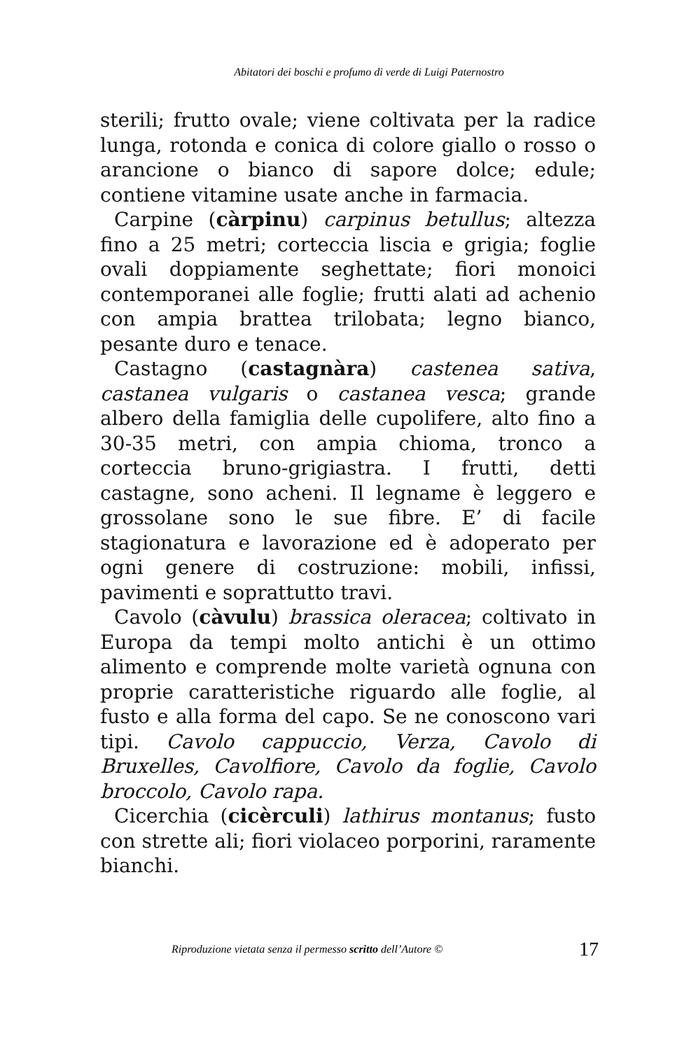Abitatori dei boschi e profumo di verde di Luigi Paternostro
sterili; frutto ovale; viene coltivata per la radice lunga, rotonda e conica di colore giallo o rosso o arancione o bianco di sapore dolce; edule; contiene vitamine usate anche in farmacia.
Carpine (càrpinu) carpinus betullus; altezza fino a 25 metri; corteccia liscia e grigia; foglie ovali doppiamente seghettate; fiori monoici contemporanei alle foglie; frutti alati ad achenio con ampia brattea trilobata; legno bianco, pesante duro e tenace.
Castagno (castagnàra) castenea sativa, castanea vulgaris o castanea vesca; grande albero della famiglia delle cupolifere, alto fino a 30-35 metri, con ampia chioma, tronco a corteccia bruno-grigiastra. I frutti, detti castagne, sono acheni. Il legname è leggero e grossolane sono le sue fibre. E’ di facile stagionatura e lavorazione ed è adoperato per ogni genere di costruzione: mobili, infissi, pavimenti e soprattutto travi.
Cavolo (càvulu) brassica oleracea; coltivato in Europa da tempi molto antichi è un ottimo alimento e comprende molte varietà ognuna con proprie caratteristiche riguardo alle foglie, al fusto e alla forma del capo. Se ne conoscono vari tipi. Cavolo cappuccio, Verza, Cavolo di Bruxelles, Cavolfiore, Cavolo da foglie, Cavolo broccolo, Cavolo rapa.
Cicerchia (cicèrculi) lathirus montanus; fusto con strette ali; fiori violaceo porporini, raramente bianchi.
Riproduzione vietata senza il permesso scritto dell’Autore © 17